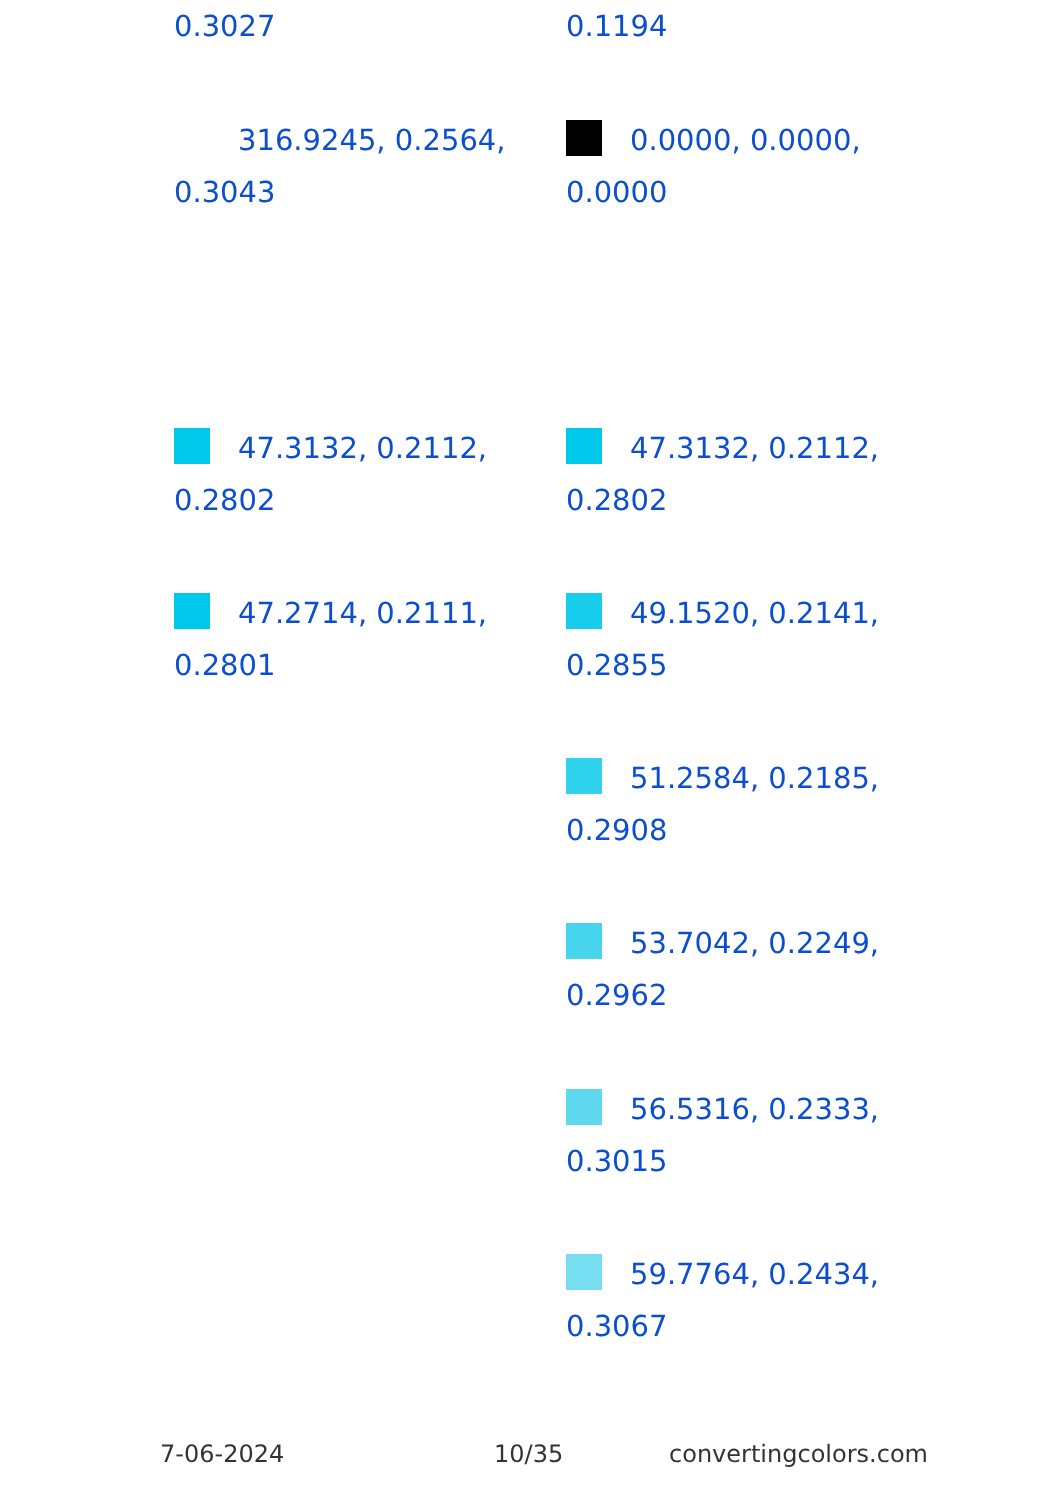0.3027 0.1194
316.9245, 0.2564, 0.3043
0.0000, 0.0000, 0.0000
47.3132, 0.2112, 0.2802
47.3132, 0.2112, 0.2802
47.2714, 0.2111, 0.2801
49.1520, 0.2141, 0.2855
51.2584, 0.2185, 0.2908
53.7042, 0.2249, 0.2962
56.5316, 0.2333, 0.3015
59.7764, 0.2434, 0.3067
7-06-2024 10/35 convertingcolors.com